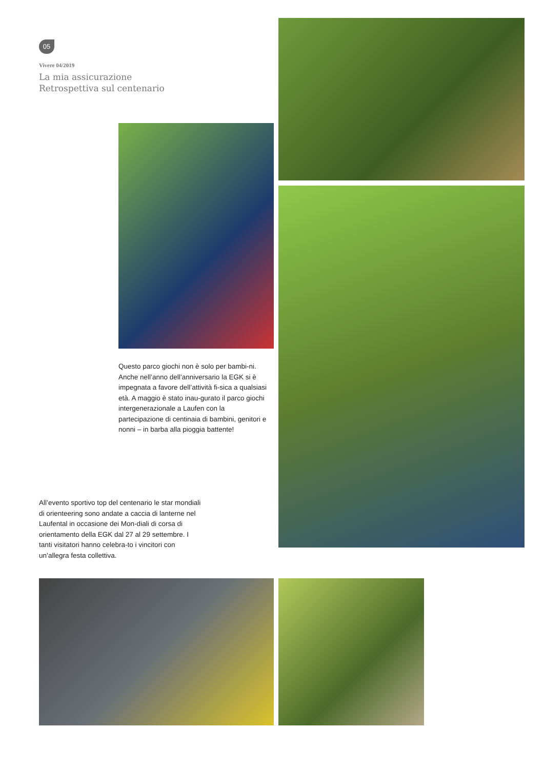05
Vivere 04/2019
La mia assicurazione
Retrospettiva sul centenario
Questo parco giochi non è solo per bambi-ni. Anche nell’anno dell’anniversario la EGK si è impegnata a favore dell’attività fi-sica a qualsiasi età. A maggio è stato inau-gurato il parco giochi intergenerazionale a Laufen con la partecipazione di centinaia di bambini, genitori e nonni – in barba alla pioggia battente!
All’evento sportivo top del centenario le star mondiali di orienteering sono andate a caccia di lanterne nel Laufental in occasione dei Mon-diali di corsa di orientamento della EGK dal 27 al 29 settembre. I tanti visitatori hanno celebra-to i vincitori con un’allegra festa collettiva.